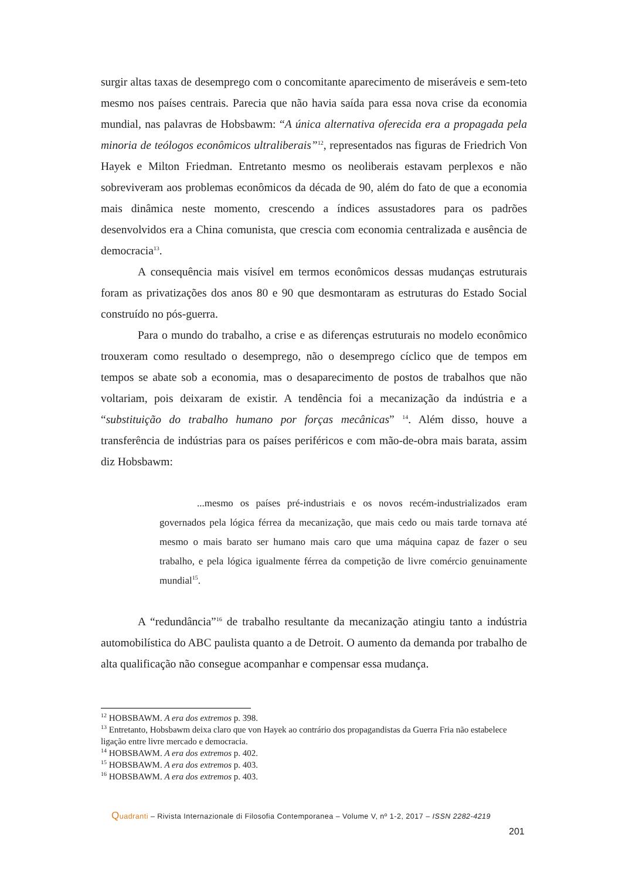surgir altas taxas de desemprego com o concomitante aparecimento de miseráveis e sem-teto mesmo nos países centrais. Parecia que não havia saída para essa nova crise da economia mundial, nas palavras de Hobsbawm: “A única alternativa oferecida era a propagada pela minoria de teólogos econômicos ultraliberais”<sup>12</sup>, representados nas figuras de Friedrich Von Hayek e Milton Friedman. Entretanto mesmo os neoliberais estavam perplexos e não sobreviveram aos problemas econômicos da década de 90, além do fato de que a economia mais dinâmica neste momento, crescendo a índices assustadores para os padrões desenvolvidos era a China comunista, que crescia com economia centralizada e ausência de democracia<sup>13</sup>.
A consequência mais visível em termos econômicos dessas mudanças estruturais foram as privatizações dos anos 80 e 90 que desmontaram as estruturas do Estado Social construído no pós-guerra.
Para o mundo do trabalho, a crise e as diferenças estruturais no modelo econômico trouxeram como resultado o desemprego, não o desemprego cíclico que de tempos em tempos se abate sob a economia, mas o desaparecimento de postos de trabalhos que não voltariam, pois deixaram de existir. A tendência foi a mecanização da indústria e a “substituição do trabalho humano por forças mecânicas” <sup>14</sup>. Além disso, houve a transferência de indústrias para os países periféricos e com mão-de-obra mais barata, assim diz Hobsbawm:
...mesmo os países pré-industriais e os novos recém-industrializados eram governados pela lógica férrea da mecanização, que mais cedo ou mais tarde tornava até mesmo o mais barato ser humano mais caro que uma máquina capaz de fazer o seu trabalho, e pela lógica igualmente férrea da competição de livre comércio genuinamente mundial<sup>15</sup>.
A “redundância”<sup>16</sup> de trabalho resultante da mecanização atingiu tanto a indústria automobilística do ABC paulista quanto a de Detroit. O aumento da demanda por trabalho de alta qualificação não consegue acompanhar e compensar essa mudança.
<sup>12</sup> HOBSBAWM. A era dos extremos p. 398.
<sup>13</sup> Entretanto, Hobsbawm deixa claro que von Hayek ao contrário dos propagandistas da Guerra Fria não estabelece ligação entre livre mercado e democracia.
<sup>14</sup> HOBSBAWM. A era dos extremos p. 402.
<sup>15</sup> HOBSBAWM. A era dos extremos p. 403.
<sup>16</sup> HOBSBAWM. A era dos extremos p. 403.
Quadranti – Rivista Internazionale di Filosofia Contemporanea – Volume V, nº 1-2, 2017 – ISSN 2282-4219
201